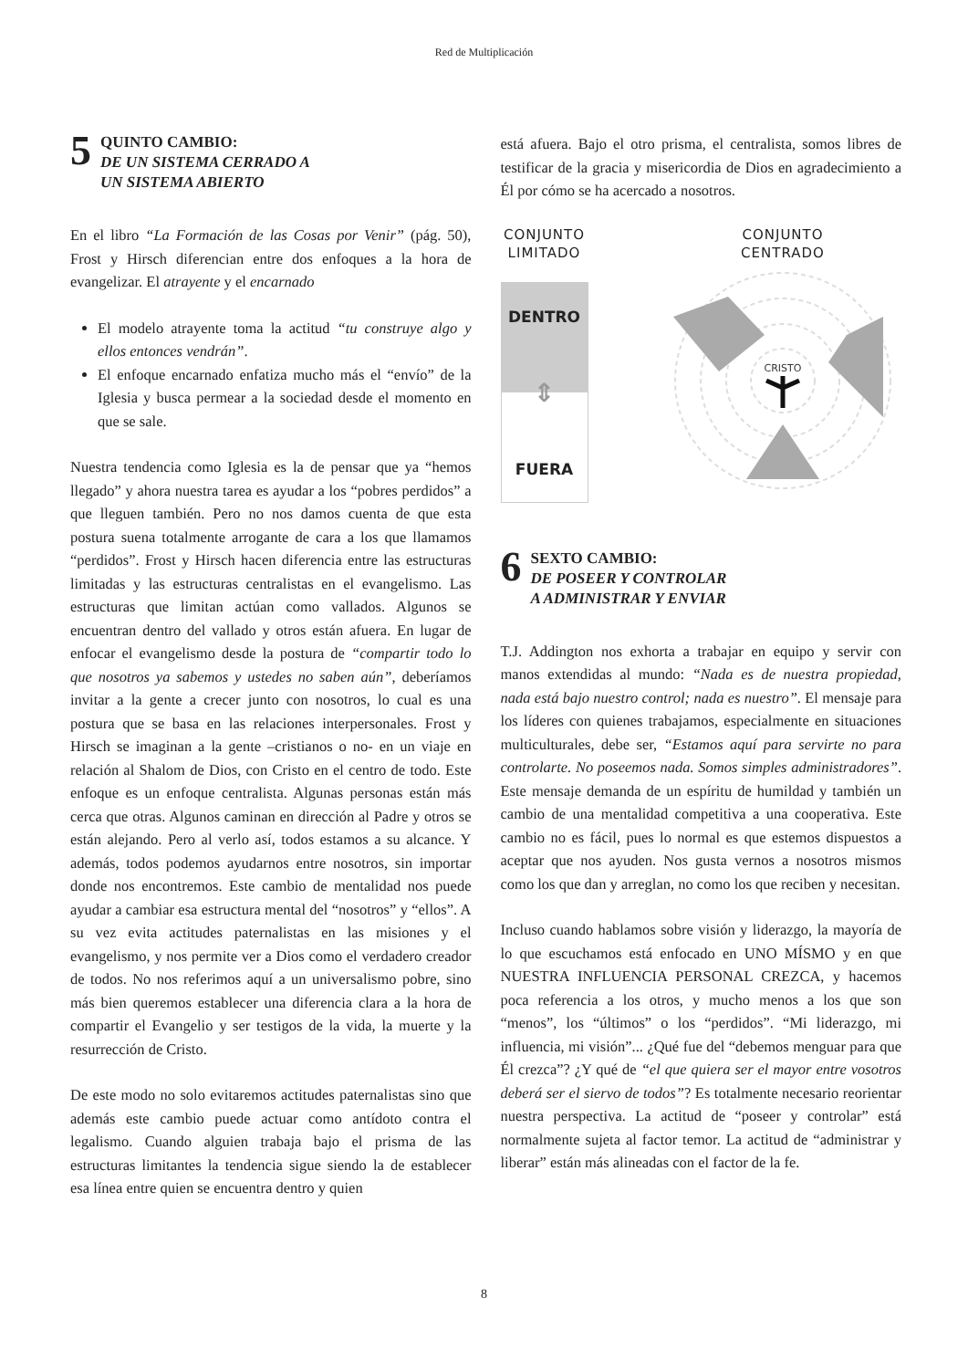Red de Multiplicación
5
QUINTO CAMBIO:
DE UN SISTEMA CERRADO A
UN SISTEMA ABIERTO
En el libro “La Formación de las Cosas por Venir” (pág. 50), Frost y Hirsch diferencian entre dos enfoques a la hora de evangelizar. El atrayente y el encarnado
El modelo atrayente toma la actitud “tu construye algo y ellos entonces vendrán”.
El enfoque encarnado enfatiza mucho más el “envío” de la Iglesia y busca permear a la sociedad desde el momento en que se sale.
Nuestra tendencia como Iglesia es la de pensar que ya “hemos llegado” y ahora nuestra tarea es ayudar a los “pobres perdidos” a que lleguen también. Pero no nos damos cuenta de que esta postura suena totalmente arrogante de cara a los que llamamos “perdidos”. Frost y Hirsch hacen diferencia entre las estructuras limitadas y las estructuras centralistas en el evangelismo. Las estructuras que limitan actúan como vallados. Algunos se encuentran dentro del vallado y otros están afuera. En lugar de enfocar el evangelismo desde la postura de “compartir todo lo que nosotros ya sabemos y ustedes no saben aún”, deberíamos invitar a la gente a crecer junto con nosotros, lo cual es una postura que se basa en las relaciones interpersonales. Frost y Hirsch se imaginan a la gente –cristianos o no- en un viaje en relación al Shalom de Dios, con Cristo en el centro de todo. Este enfoque es un enfoque centralista. Algunas personas están más cerca que otras. Algunos caminan en dirección al Padre y otros se están alejando. Pero al verlo así, todos estamos a su alcance. Y además, todos podemos ayudarnos entre nosotros, sin importar donde nos encontremos. Este cambio de mentalidad nos puede ayudar a cambiar esa estructura mental del “nosotros” y “ellos”. A su vez evita actitudes paternalistas en las misiones y el evangelismo, y nos permite ver a Dios como el verdadero creador de todos. No nos referimos aquí a un universalismo pobre, sino más bien queremos establecer una diferencia clara a la hora de compartir el Evangelio y ser testigos de la vida, la muerte y la resurrección de Cristo.
De este modo no solo evitaremos actitudes paternalistas sino que además este cambio puede actuar como antídoto contra el legalismo. Cuando alguien trabaja bajo el prisma de las estructuras limitantes la tendencia sigue siendo la de establecer esa línea entre quien se encuentra dentro y quien
está afuera. Bajo el otro prisma, el centralista, somos libres de testificar de la gracia y misericordia de Dios en agradecimiento a Él por cómo se ha acercado a nosotros.
CONJUNTO
LIMITADO
DENTRO
⇕
FUERA
CONJUNTO
CENTRADO
CRISTO
6
SEXTO CAMBIO:
DE POSEER Y CONTROLAR
A ADMINISTRAR Y ENVIAR
T.J. Addington nos exhorta a trabajar en equipo y servir con manos extendidas al mundo: “Nada es de nuestra propiedad, nada está bajo nuestro control; nada es nuestro”. El mensaje para los líderes con quienes trabajamos, especialmente en situaciones multiculturales, debe ser, “Estamos aquí para servirte no para controlarte. No poseemos nada. Somos simples administradores”. Este mensaje demanda de un espíritu de humildad y también un cambio de una mentalidad competitiva a una cooperativa. Este cambio no es fácil, pues lo normal es que estemos dispuestos a aceptar que nos ayuden. Nos gusta vernos a nosotros mismos como los que dan y arreglan, no como los que reciben y necesitan.
Incluso cuando hablamos sobre visión y liderazgo, la mayoría de lo que escuchamos está enfocado en UNO MÍSMO y en que NUESTRA INFLUENCIA PERSONAL CREZCA, y hacemos poca referencia a los otros, y mucho menos a los que son “menos”, los “últimos” o los “perdidos”. “Mi liderazgo, mi influencia, mi visión”... ¿Qué fue del “debemos menguar para que Él crezca”? ¿Y qué de “el que quiera ser el mayor entre vosotros deberá ser el siervo de todos”? Es totalmente necesario reorientar nuestra perspectiva. La actitud de “poseer y controlar” está normalmente sujeta al factor temor. La actitud de “administrar y liberar” están más alineadas con el factor de la fe.
8